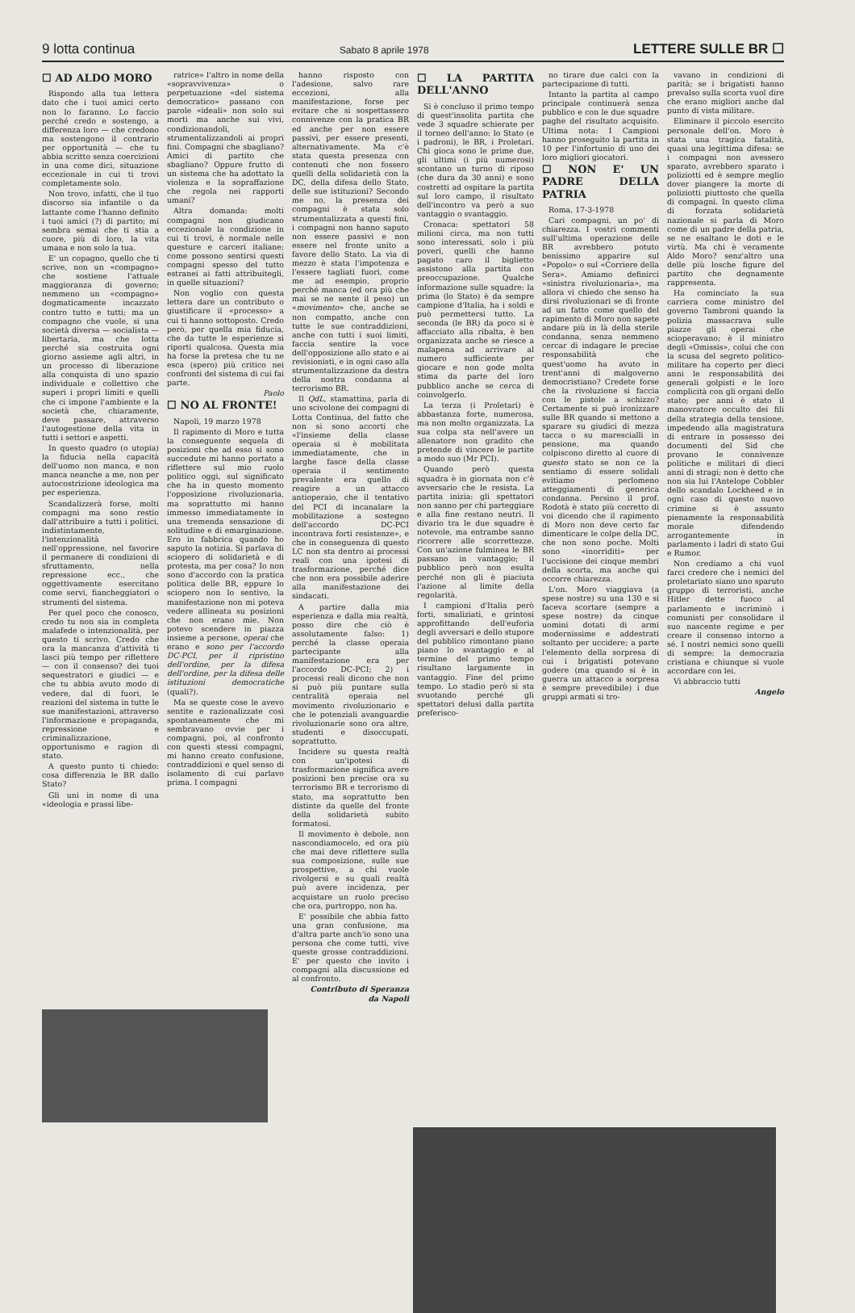9 lotta continua Sabato 8 aprile 1978 LETTERE SULLE BR ☐
☐ AD ALDO MORO
Rispondo alla tua lettera dato che i tuoi amici certo non lo faranno. Lo faccio perché credo e sostengo, a differenza loro — che credono ma sostengono il contrario per opportunità — che tu abbia scritto senza coercizioni in una come dici, situazione eccezionale in cui ti trovi completamente solo.
Non trovo, infatti, che il tuo discorso sia infantile o da lattante come l'hanno definito i tuoi amici (?) di partito; mi sembra semai che ti stia a cuore, più di loro, la vita umana e non solo la tua.
E' un copagno, quello che ti scrive, non un «compagno» che sostiene l'attuale maggioranza di governo; nemmeno un «compagno» dogmaticamente incazzato contro tutto e tutti; ma un compagno che vuole, si una società diversa — socialista — libertaria, ma che lotta perché sia costruita ogni giorno assieme agli altri, in un processo di liberazione alla conquista di uno spazio individuale e collettivo che superi i propri limiti e quelli che ci impone l'ambiente e la società che, chiaramente, deve passare, attraverso l'autogestione della vita in tutti i settori e aspetti.
In questo quadro (o utopia) la fiducia nella capacità dell'uomo non manca, e non manca neanche a me, non per autocostrizione ideologica ma per esperienza.
Scandalizzerà forse, molti compagni ma sono restio dall'attribuire a tutti i politici, indistintamente, l'intenzionalità nell'oppressione, nel favorire il permanere di condizioni di sfruttamento, nella repressione ecc., che oggettivamente esercitano come servi, fiancheggiatori o strumenti del sistema.
Per quel poco che conosco, credo tu non sia in completa malafede o intenzionalità, per questo ti scrivo. Credo che ora la mancanza d'attività ti lasci più tempo per riflettere — con il consenso? dei tuoi sequestratori e giudici — e che tu abbia avuto modo di vedere, dal di fuori, le reazioni del sistema in tutte le sue manifestazioni, attraverso l'informazione e propaganda, repressione e criminalizzazione, opportunismo e ragion di stato.
A questo punto ti chiedo: cosa differenzia le BR dallo Stato?
Gli uni in nome di una «ideologia e prassi libe-
ratrice» l'altro in nome della «sopravvivenza» o perpetuazione «del sistema democratico» passano con parole «ideali» non solo sui morti ma anche sui vivi, condizionandoli, strumentalizzandoli ai propri fini. Compagni che sbagliano? Amici di partito che sbagliano? Oppure frutto di un sistema che ha adottato la violenza e la sopraffazione che regola nei rapporti umani?
Altra domanda: molti compagni non giudicano eccezionale la condizione in cui ti trovi, è normale nelle questure e carceri italiane; come possono sentirsi questi compagni spesso del tutto estranei ai fatti attribuitegli, in quelle situazioni?
Non voglio con questa lettera dare un contributo o giustificare il «processo» a cui ti hanno sottoposto. Credo però, per quella mia fiducia, che da tutte le esperienze si riporti qualcosa. Questa mia ha forse la pretesa che tu ne esca (spero) più critico nei confronti del sistema di cui fai parte.
Paolo
☐ NO AL FRONTE!
Napoli, 19 marzo 1978
Il rapimento di Moro e tutta la conseguente sequela di posizioni che ad esso si sono succedute mi hanno portato a riflettere sul mio ruolo politico oggi, sul significato che ha in questo momento l'opposizione rivoluzionaria, ma soprattutto mi hanno immesso immediatamente in una tremenda sensazione di solitudine e di emarginazione. Ero in fabbrica quando ho saputo la notizia. Si parlava di sciopero di solidarietà e di protesta, ma per cosa? Io non sono d'accordo con la pratica politica delle BR, eppure lo sciopero non lo sentivo, la manifestazione non mi poteva vedere allineata su posizioni che non erano mie. Non potevo scendere in piazza insieme a persone, operai che erano e sono per l'accordo DC-PCI, per il ripristino dell'ordine, per la difesa dell'ordine, per la difesa delle istituzioni democratiche (quali?).
Ma se queste cose le avevo sentite e razionalizzate così spontaneamente che mi sembravano ovvie per i compagni, poi, al confronto con questi stessi compagni, mi hanno creato confusione, contraddizioni e quel senso di isolamento di cui parlavo prima. I compagni
hanno risposto con l'adesione, salvo rare eccezioni, alla manifestazione, forse per evitare che si sospettassero connivenze con la pratica BR ed anche per non essere passivi, per essere presenti, alternativamente. Ma c'è stata questa presenza con contenuti che non fossero quelli della solidarietà con la DC, della difesa dello Stato, delle sue istituzioni? Secondo me no, la presenza dei compagni è stata solo strumentalizzata a questi fini, i compagni non hanno saputo non essere passivi e non essere nel fronte unito a favore dello Stato. La via di mezzo è stata l'impotenza e l'essere tagliati fuori, come me ad esempio, proprio perché manca (ed ora più che mai se ne sente il peso) un «movimento» che, anche se non compatto, anche con tutte le sue contraddizioni, anche con tutti i suoi limiti, faccia sentire la voce dell'opposizione allo stato e ai revisionisti, e in ogni caso alla strumentalizzazione da destra della nostra condanna al terrorismo BR.
Il QdL, stamattina, parla di uno scivolone dei compagni di Lotta Continua, del fatto che non si sono accorti che «l'insieme della classe operaia si è mobilitata immediatamente, che in larghe fasce della classe operaia il sentimento prevalente era quello di reagire a un attacco antioperaio, che il tentativo del PCI di incanalare la mobilitazione a sostegno dell'accordo DC-PCI incontrava forti resistenze», e che in conseguenza di questo LC non sta dentro ai processi reali con una ipotesi di trasformazione, perché dice che non era possibile aderire alla manifestazione dei sindacati.
A partire dalla mia esperienza e dalla mia realtà, posso dire che ciò è assolutamente falso: 1) perché la classe operaia partecipante alla manifestazione era per l'accordo DC-PCI; 2) i processi reali dicono che non si può più puntare sulla centralità operaia nel movimento rivoluzionario e che le potenziali avanguardie rivoluzionarie sono ora altre, studenti e disoccupati, soprattutto.
Incidere su questa realtà con un'ipotesi di trasformazione significa avere posizioni ben precise ora su terrorismo BR e terrorismo di stato, ma soprattutto ben distinte da quelle del fronte della solidarietà subito formatosi.
Il movimento è debole, non nascondiamocelo, ed ora più che mai deve riflettere sulla sua composizione, sulle sue prospettive, a chi vuole rivolgersi e su quali realtà può avere incidenza, per acquistare un ruolo preciso che ora, purtroppo, non ha.
E' possibile che abbia fatto una gran confusione, ma d'altra parte anch'io sono una persona che come tutti, vive queste grosse contraddizioni. E' per questo che invito i compagni alla discussione ed al confronto.
Contributo di Speranza da Napoli
☐ LA PARTITA DELL'ANNO
Si è concluso il primo tempo di quest'insolita partita che vede 3 squadre schierate per il torneo dell'anno: lo Stato (e i padroni), le BR, i Proletari. Chi gioca sono le prime due, gli ultimi (i più numerosi) scontano un turno di riposo (che dura da 30 anni) e sono costretti ad ospitare la partita sul loro campo, il risultato dell'incontro va però a suo vantaggio o svantaggio.
Cronaca: spettatori 58 milioni circa, ma non tutti sono interessati, solo i più poveri, quelli che hanno pagato caro il biglietto assistono alla partita con preoccupazione. Qualche informazione sulle squadre: la prima (lo Stato) è da sempre campione d'Italia, ha i soldi e può permettersi tutto. La seconda (le BR) da poco si è affacciato alla ribalta, è ben organizzata anche se riesce a malapena ad arrivare al numero sufficiente per giocare e non gode molta stima da parte del loro pubblico anche se cerca di coinvolgerlo.
La terza (i Proletari) è abbastanza forte, numerosa, ma non molto organizzata. La sua colpa sta nell'avere un allenatore non gradito che pretende di vincere le partite a modo suo (Mr PCI).
Quando però questa squadra è in giornata non c'è avversario che le resista. La partita inizia: gli spettatori non sanno per chi parteggiare e alla fine restano neutri. Il divario tra le due squadre è notevole, ma entrambe sanno ricorrere alle scorrettezze. Con un'azione fulminea le BR passano in vantaggio; il pubblico però non esulta perché non gli è piaciuta l'azione al limite della regolarità.
I campioni d'Italia però forti, smaliziati, e grintosi approfittando dell'euforia degli avversari e dello stupore del pubblico rimontano piano piano lo svantaggio e al termine del primo tempo risultano largamente in vantaggio. Fine del primo tempo. Lo stadio però si sta svuotando perché gli spettatori delusi dalla partita preferisco-
no tirare due calci con la partecipazione di tutti.
Intanto la partita al campo principale continuerà senza pubblico e con le due squadre paghe del risultato acquisito. Ultima nota: I Campioni hanno proseguito la partita in 10 per l'infortunio di uno dei loro migliori giocatori.
☐ NON E' UN PADRE DELLA PATRIA
Roma, 17-3-1978
Cari compagni, un po' di chiarezza. I vostri commenti sull'ultima operazione delle BR avrebbero potuto benissimo apparire sul «Popolo» o sul «Corriere della Sera». Amiamo definirci «sinistra rivoluzionaria», ma allora vi chiedo che senso ha dirsi rivoluzionari se di fronte ad un fatto come quello del rapimento di Moro non sapete andare più in là della sterile condanna, senza nemmeno cercar di indagare le precise responsabilità che quest'uomo ha avuto in trent'anni di malgoverno democristiano? Credete forse che la rivoluzione si faccia con le pistole a schizzo? Certamente si può ironizzare sulle BR quando si mettono a sparare su giudici di mezza tacca o su marescialli in pensione, ma quando colpiscono diretto al cuore di questo stato se non ce la sentiamo di essere solidali evitiamo perlomeno atteggiamenti di generica condanna. Persino il prof. Rodotà è stato più corretto di voi dicendo che il rapimento di Moro non deve certo far dimenticare le colpe della DC, che non sono poche. Molti sono «inorriditi» per l'uccisione dei cinque membri della scorta, ma anche qui occorre chiarezza.
L'on. Moro viaggiava (a spese nostre) su una 130 e si faceva scortare (sempre a spese nostre) da cinque uomini dotati di armi modernissime e addestrati soltanto per uccidere; a parte l'elemento della sorpresa di cui i brigatisti potevano godere (ma quando si è in guerra un attacco a sorpresa è sempre prevedibile) i due gruppi armati si tro-
vavano in condizioni di parità; se i brigatisti hanno prevalso sulla scorta vuol dire che erano migliori anche dal punto di vista militare.
Eliminare il piccolo esercito personale dell'on. Moro è stata una tragica fatalità, quasi una legittima difesa: se i compagni non avessero sparato, avrebbero sparato i poliziotti ed è sempre meglio dover piangere la morte di poliziotti piuttosto che quella di compagni. In questo clima di forzata solidarietà nazionale si parla di Moro come di un padre della patria, se ne esaltano le doti e le virtù. Ma chi è veramente Aldo Moro? senz'altro una delle più losche figure del partito che degnamente rappresenta.
Ha cominciato la sua carriera come ministro del governo Tambroni quando la polizia massacrava sulle piazze gli operai che scioperavano; è il ministro degli «Omissis», colui che con la scusa del segreto politico-militare ha coperto per dieci anni le responsabilità dei generali golpisti e le loro complicità con gli organi dello stato; per anni è stato il manovratore occulto dei fili della strategia della tensione, impedendo alla magistratura di entrare in possesso dei documenti del Sid che provano le connivenze politiche e militari di dieci anni di stragi; non è detto che non sia lui l'Antelope Cobbler dello scandalo Lockheed e in ogni caso di questo nuovo crimine si è assunto pienamente la responsabilità morale difendendo arrogantemente in parlamento i ladri di stato Gui e Rumor.
Non crediamo a chi vuol farci credere che i nemici del proletariato siano uno sparuto gruppo di terroristi, anche Hitler dette fuoco al parlamento e incriminò i comunisti per consolidare il suo nascente regime e per creare il consenso intorno a sé. I nostri nemici sono quelli di sempre: la democrazia cristiana e chiunque si vuole accordare con lei.
Vi abbraccio tutti
Angelo